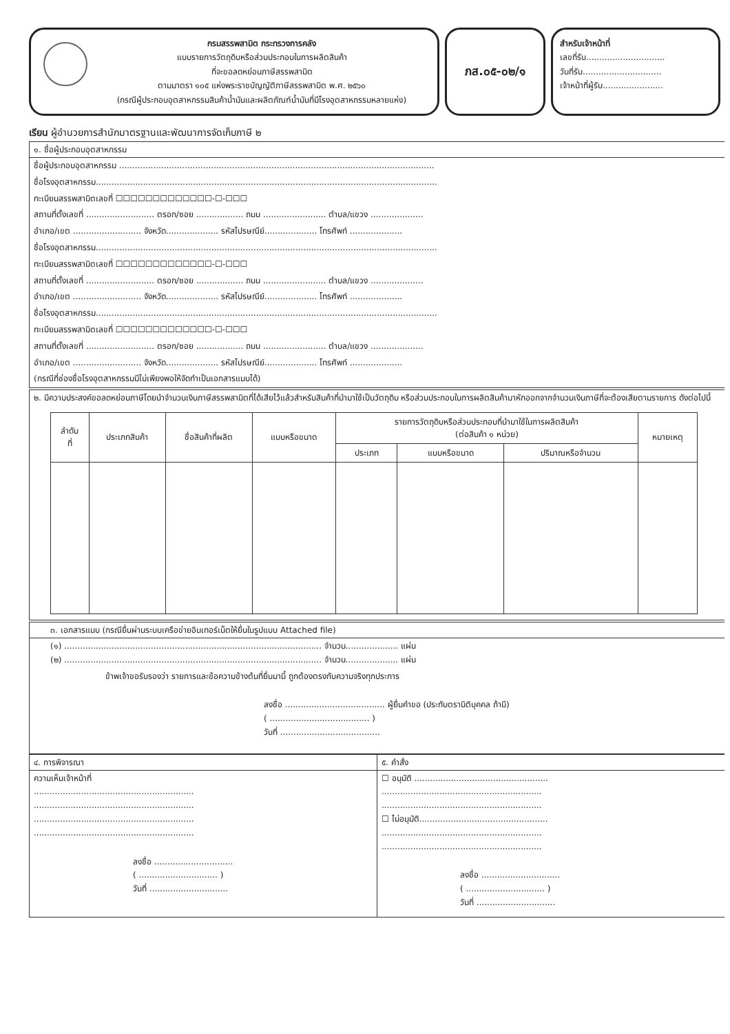กรมสรรพสามิต กระทรวงการคลัง
แบบรายการวัตถุดิบหรือส่วนประกอบในการผลิตสินค้า
ที่จะขอลดหย่อนภาษีสรรพสามิต
ตามมาตรา ๑๐๕ แห่งพระราชบัญญัติภาษีสรรพสามิต พ.ศ. ๒๕๖๐
(กรณีผู้ประกอบอุตสาหกรรมสินค้าน้ำมันและผลิตภัณฑ์น้ำมันที่มีโรงอุตสาหกรรมหลายแห่ง)
ภส.๐๕-๐๒/๑
สำหรับเจ้าหน้าที่
เลขที่รับ..............................
วันที่รับ..............................
เจ้าหน้าที่ผู้รับ.......................
เรียน ผู้อำนวยการสำนักมาตรฐานและพัฒนาการจัดเก็บภาษี ๒
๑. ชื่อผู้ประกอบอุตสาหกรรม
ชื่อผู้ประกอบอุตสาหกรรม ........................................................................................................................
ชื่อโรงอุตสาหกรรม..................................................................................................................................
ทะเบียนสรรพสามิตเลขที่ ☐☐☐☐☐☐☐☐☐☐☐☐☐-☐-☐☐☐
สถานที่ตั้งเลขที่ .......................... ตรอก/ซอย .................. ถนน ........................ ตำบล/แขวง ....................
อำเภอ/เขต .......................... จังหวัด.................... รหัสไปรษณีย์.................... โทรศัพท์ ....................
ชื่อโรงอุตสาหกรรม..................................................................................................................................
ทะเบียนสรรพสามิตเลขที่ ☐☐☐☐☐☐☐☐☐☐☐☐☐-☐-☐☐☐
สถานที่ตั้งเลขที่ .......................... ตรอก/ซอย .................. ถนน ........................ ตำบล/แขวง ....................
อำเภอ/เขต .......................... จังหวัด.................... รหัสไปรษณีย์.................... โทรศัพท์ ....................
ชื่อโรงอุตสาหกรรม..................................................................................................................................
ทะเบียนสรรพสามิตเลขที่ ☐☐☐☐☐☐☐☐☐☐☐☐☐-☐-☐☐☐
สถานที่ตั้งเลขที่ .......................... ตรอก/ซอย .................. ถนน ........................ ตำบล/แขวง ....................
อำเภอ/เขต .......................... จังหวัด.................... รหัสไปรษณีย์.................... โทรศัพท์ ....................
(กรณีที่ช่องชื่อโรงอุตสาหกรรมมีไม่เพียงพอให้จัดทำเป็นเอกสารแนบได้)
๒. มีความประสงค์ขอลดหย่อนภาษีโดยนำจำนวนเงินภาษีสรรพสามิตที่ได้เสียไว้แล้วสำหรับสินค้าที่นำมาใช้เป็นวัตถุดิบ หรือส่วนประกอบในการผลิตสินค้ามาหักออกจากจำนวนเงินภาษีที่จะต้องเสียตามรายการ ดังต่อไปนี้
| ลำดับ ที่ | ประเภทสินค้า | ชื่อสินค้าที่ผลิต | แบบหรือขนาด | รายการวัตถุดิบหรือส่วนประกอบที่นำมาใช้ในการผลิตสินค้า (ต่อสินค้า ๑ หน่วย) | | | หมายเหตุ |
| --- | --- | --- | --- | --- | --- | --- | --- |
| | | | | ประเภท | แบบหรือขนาด | ปริมาณหรือจำนวน | |
๓. เอกสารแนบ (กรณียื่นผ่านระบบเครือข่ายอินเทอร์เน็ตให้ยื่นในรูปแบบ Attached file)
(๑) .................................................................................................. จำนวน.................... แผ่น
(๒) .................................................................................................. จำนวน.................... แผ่น
ข้าพเจ้าขอรับรองว่า รายการและข้อความข้างต้นที่ยื่นมานี้ ถูกต้องตรงกับความจริงทุกประการ
ลงชื่อ ...................................... ผู้ยื่นคำขอ (ประทับตรานิติบุคคล ถ้ามี)
( ...................................... )
วันที่ ......................................
๔. การพิจารณา
ความเห็นเจ้าหน้าที่
.............................................................
.............................................................
.............................................................
.............................................................
ลงชื่อ ..............................
( .............................. )
วันที่ ..............................
๕. คำสั่ง
☐ อนุมัติ ...................................................
.............................................................
.............................................................
☐ ไม่อนุมัติ.................................................
.............................................................
.............................................................
ลงชื่อ ..............................
( .............................. )
วันที่ ..............................